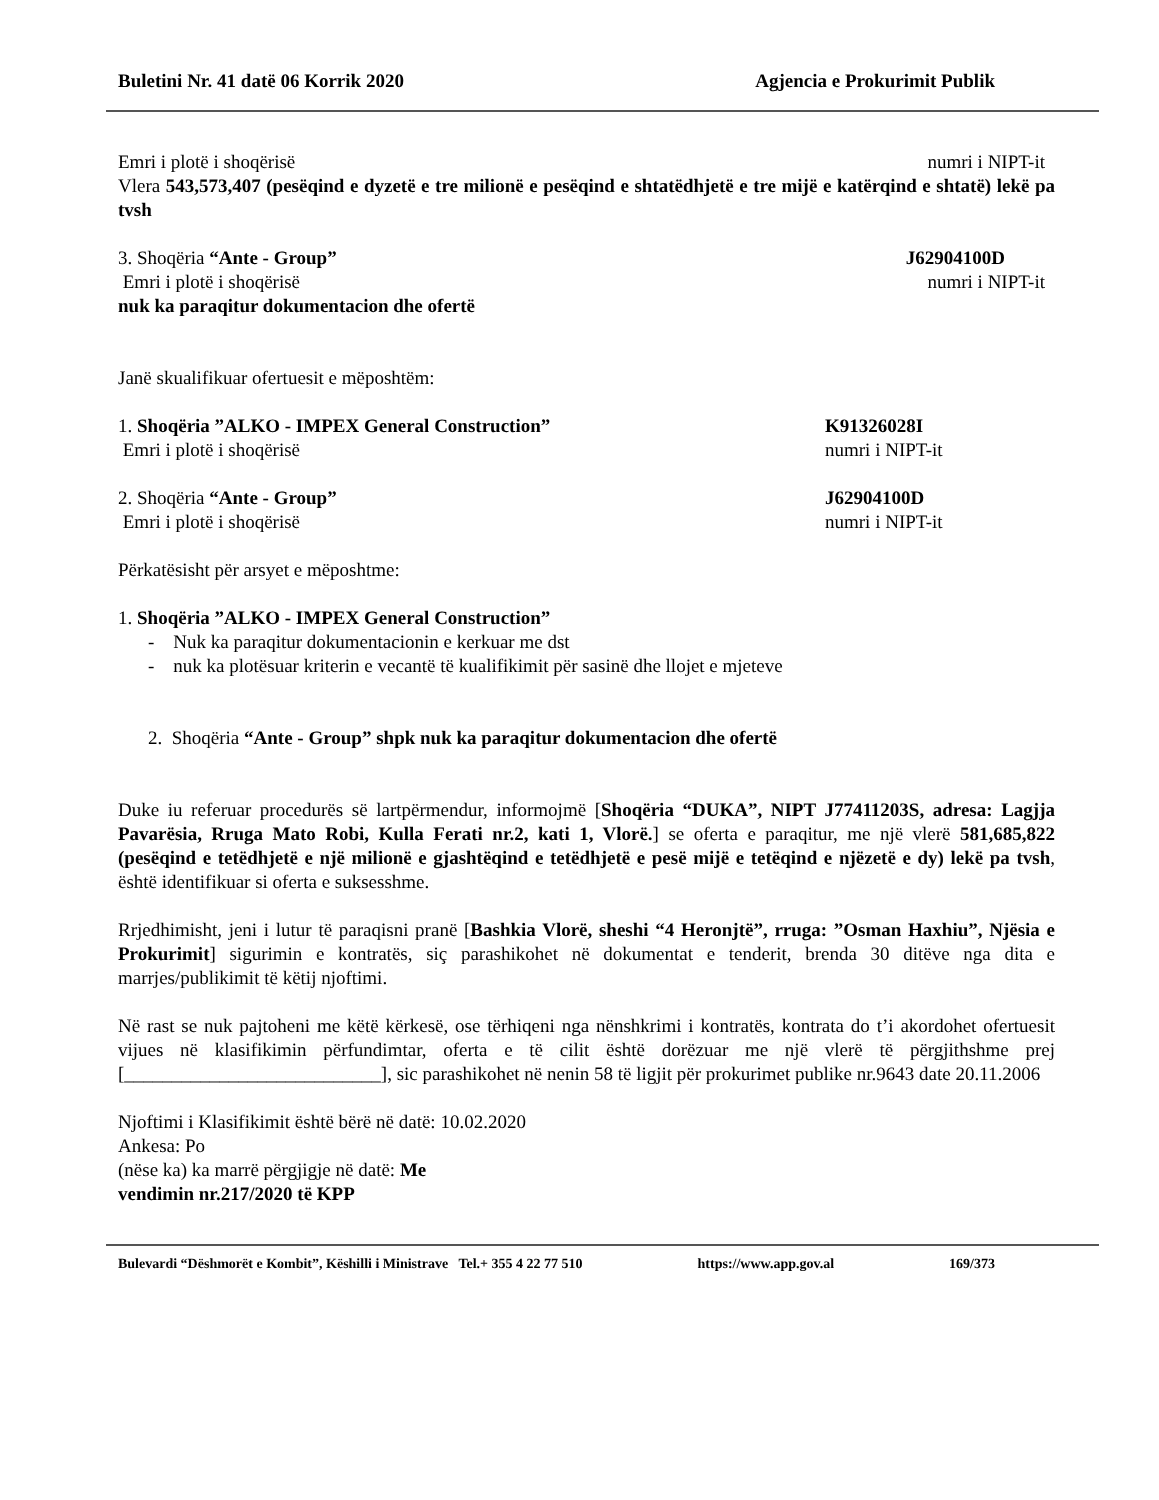Buletini Nr. 41 datë 06 Korrik 2020 Agjencia e Prokurimit Publik
Emri i plotë i shoqërisë numri i NIPT-it
Vlera 543,573,407 (pesëqind e dyzetë e tre milionë e pesëqind e shtatëdhjetë e tre mijë e katërqind e shtatë) lekë pa tvsh
3. Shoqëria “Ante - Group” J62904100D
Emri i plotë i shoqërisë numri i NIPT-it
nuk ka paraqitur dokumentacion dhe ofertë
Janë skualifikuar ofertuesit e mëposhtëm:
1. Shoqëria ”ALKO - IMPEX General Construction” K91326028I
Emri i plotë i shoqërisë numri i NIPT-it
2. Shoqëria “Ante - Group” J62904100D
Emri i plotë i shoqërisë numri i NIPT-it
Përkatësisht për arsyet e mëposhtme:
1. Shoqëria ”ALKO - IMPEX General Construction”
- Nuk ka paraqitur dokumentacionin e kerkuar me dst
- nuk ka plotësuar kriterin e vecantë të kualifikimit për sasinë dhe llojet e mjeteve
2. Shoqëria “Ante - Group” shpk nuk ka paraqitur dokumentacion dhe ofertë
Duke iu referuar procedurës së lartpërmendur, informojmë [Shoqëria “DUKA”, NIPT J77411203S, adresa: Lagjja Pavarësia, Rruga Mato Robi, Kulla Ferati nr.2, kati 1, Vlorë.] se oferta e paraqitur, me një vlerë 581,685,822 (pesëqind e tetëdhjetë e një milionë e gjashtëqind e tetëdhjetë e pesë mijë e tetëqind e njëzetë e dy) lekë pa tvsh, është identifikuar si oferta e suksesshme.
Rrjedhimisht, jeni i lutur të paraqisni pranë [Bashkia Vlorë, sheshi “4 Heronjtë”, rruga: ”Osman Haxhiu”, Njësia e Prokurimit] sigurimin e kontratës, siç parashikohet në dokumentat e tenderit, brenda 30 ditëve nga dita e marrjes/publikimit të këtij njoftimi.
Në rast se nuk pajtoheni me këtë kërkesë, ose tërhiqeni nga nënshkrimi i kontratës, kontrata do t’i akordohet ofertuesit vijues në klasifikimin përfundimtar, oferta e të cilit është dorëzuar me një vlerë të përgjithshme prej [___________________________], sic parashikohet në nenin 58 të ligjit për prokurimet publike nr.9643 date 20.11.2006
Njoftimi i Klasifikimit është bërë në datë: 10.02.2020
Ankesa: Po
(nëse ka) ka marrë përgjigje në datë: Me
vendimin nr.217/2020 të KPP
Bulevardi “Dëshmorët e Kombit”, Këshilli i Ministrave Tel.+ 355 4 22 77 510 https://www.app.gov.al 169/373